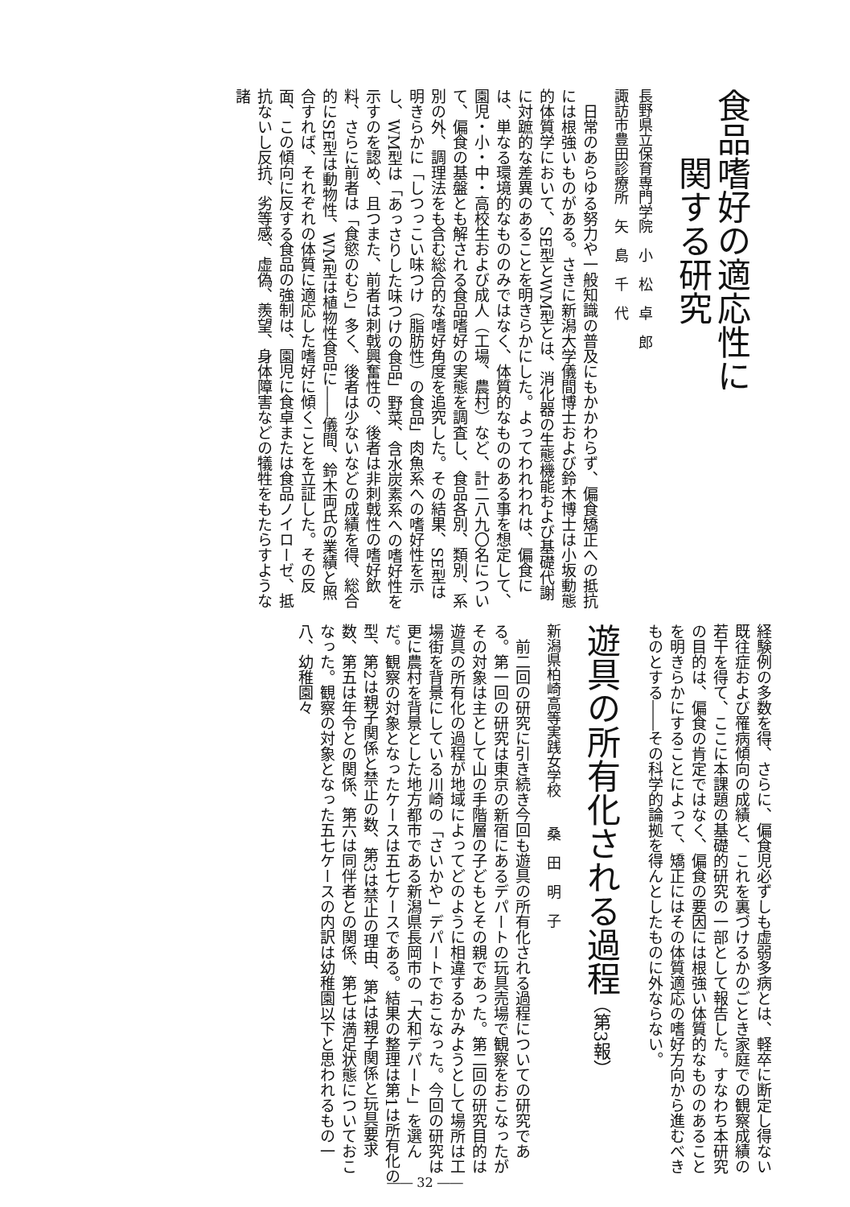食品嗜好の適応性に
　　関する研究
長野県立保育専門学院　小　松　卓　郎
諏訪市豊田診療所　矢　島　千　代
　日常のあらゆる努力や一般知識の普及にもかかわらず、偏食矯正への抵抗には根強いものがある。さきに新潟大学儀間博士および鈴木博士は小坂動態的体質学において、SE型とWM型とは、消化器の生態機能および基礎代謝に対蹠的な差異のあることを明きらかにした。よってわれわれは、偏食には、単なる環境的なもののみではなく、体質的なもののある事を想定して、園児・小・中・高校生および成人（工場、農村）など、計二八九〇名について、偏食の基盤とも解される食品嗜好の実態を調査し、食品各別、類別、系別の外、調理法をも含む総合的な嗜好角度を追究した。その結果、SE型は明きらかに「しつっこい味つけ（脂肪性）の食品」肉魚系への嗜好性を示し、WM型は「あっさりした味つけの食品」野菜、含水炭素系への嗜好性を示すのを認め、且つまた、前者は刺戟興奮性の、後者は非刺戟性の嗜好飲料、さらに前者は「食慾のむら」多く、後者は少ないなどの成績を得、総合的にSE型は動物性、WM型は植物性食品に――儀間、鈴木両氏の業績と照合すれば、それぞれの体質に適応した嗜好に傾くことを立証した。その反面、この傾向に反する食品の強制は、園児に食卓または食品ノイローゼ、抵抗ないし反抗、劣等感、虚偽、羨望、身体障害などの犠牲をもたらすような諸
経験例の多数を得、さらに、偏食児必ずしも虚弱多病とは、軽卒に断定し得ない既往症および罹病傾向の成績と、これを裏づけるかのごとき家庭での観察成績の若干を得て、ここに本課題の基礎的研究の一部として報告した。すなわち本研究の目的は、偏食の肯定ではなく、偏食の要因には根強い体質的なもののあることを明きらかにすることによって、矯正にはその体質適応の嗜好方向から進むべきものとする――その科学的論拠を得んとしたものに外ならない。
遊具の所有化される過程（第3報）
新潟県柏崎高等実践女学校　　桑　田　明　子
　前二回の研究に引き続き今回も遊具の所有化される過程についての研究である。第一回の研究は東京の新宿にあるデパートの玩具売場で観察をおこなったがその対象は主として山の手階層の子どもとその親であった。第二回の研究目的は遊具の所有化の過程が地域によってどのように相違するかみようとして場所は工場街を背景にしている川崎の「さいかや」デパートでおこなった。今回の研究は更に農村を背景とした地方都市である新潟県長岡市の「大和デパート」を選んだ。観察の対象となったケースは五七ケースである。結果の整理は第1は所有化の型、第2は親子関係と禁止の数、第3は禁止の理由、第4は親子関係と玩具要求数、第五は年令との関係、第六は同伴者との関係、第七は満足状態についておこなった。観察の対象となった五七ケースの内訳は幼稚園以下と思われるもの一八、幼稚園々
―― 32 ――